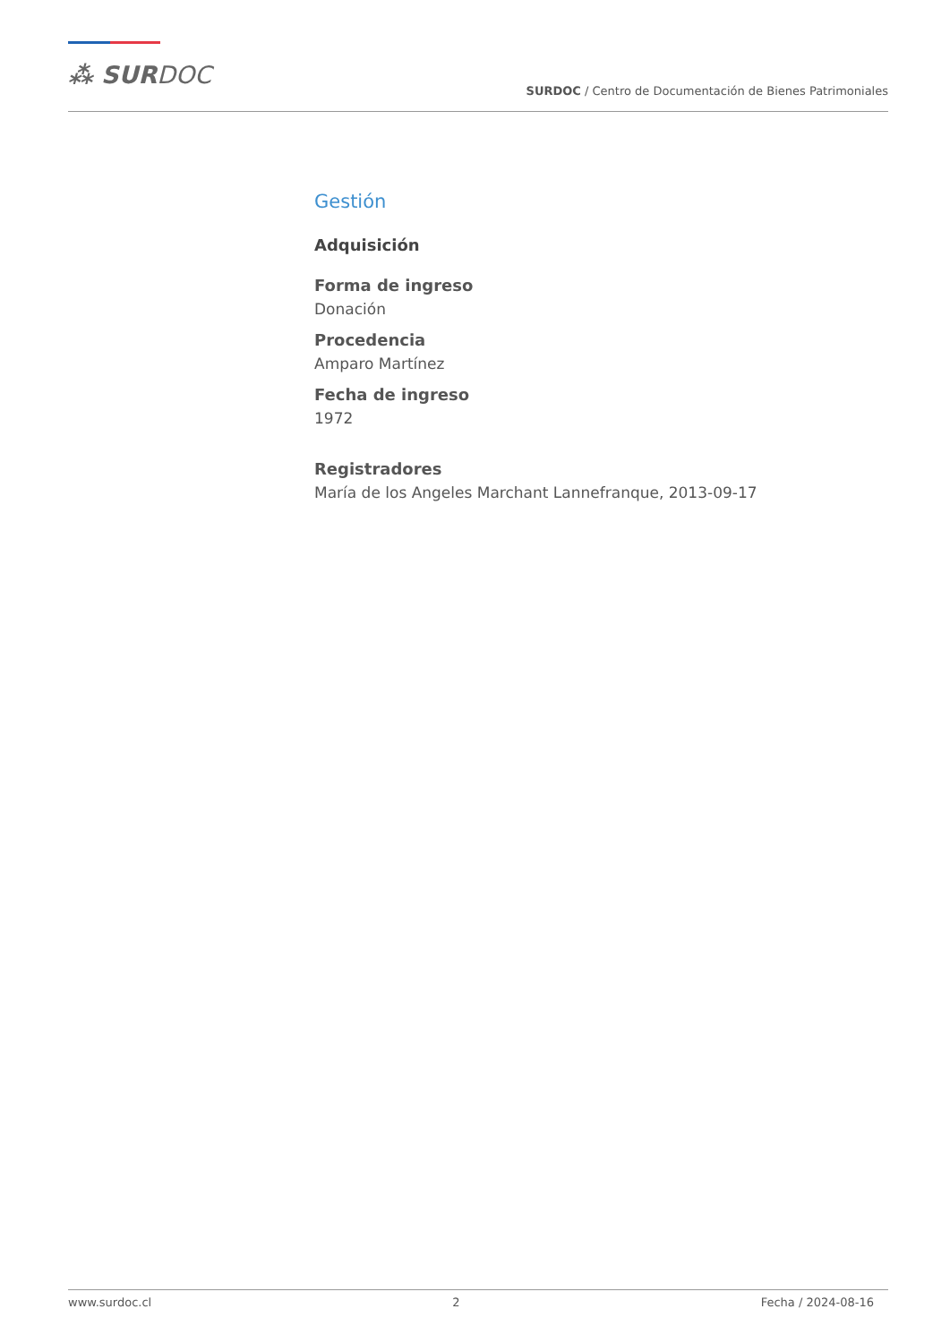⁂ SURDOC
SURDOC / Centro de Documentación de Bienes Patrimoniales
Gestión
Adquisición
Forma de ingreso
Donación
Procedencia
Amparo Martínez
Fecha de ingreso
1972
Registradores
María de los Angeles Marchant Lannefranque, 2013-09-17
www.surdoc.cl 2 Fecha / 2024-08-16